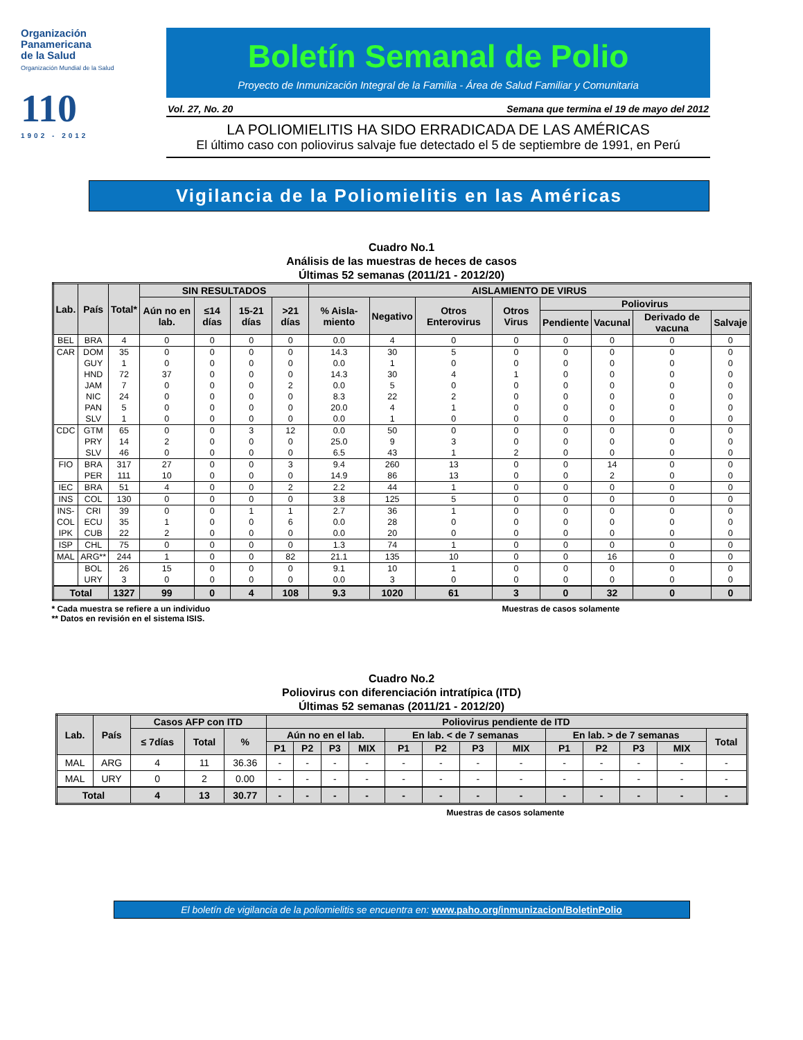Organización
Panamericana
de la Salud
Organización Mundial de la Salud
110
1902 - 2012
Boletín Semanal de Polio
Proyecto de Inmunización Integral de la Familia - Área de Salud Familiar y Comunitaria
Vol. 27, No. 20 Semana que termina el 19 de mayo del 2012
LA POLIOMIELITIS HA SIDO ERRADICADA DE LAS AMÉRICAS
El último caso con poliovirus salvaje fue detectado el 5 de septiembre de 1991, en Perú
Vigilancia de la Poliomielitis en las Américas
Cuadro No.1
Análisis de las muestras de heces de casos
Últimas 52 semanas (2011/21 - 2012/20)
| Lab. | País | Total* | SIN RESULTADOS | | | | AISLAMIENTO DE VIRUS | | | | | | | |
| --- | --- | --- | --- | --- | --- | --- | --- | --- | --- | --- | --- | --- | --- | --- |
| | | | Aún no en lab. | ≤14 días | 15-21 días | >21 días | % Aisla-miento | Negativo | Otros Enterovirus | Otros Virus | Poliovirus | | | |
| | | | | | | | | | | | Pendiente | Vacunal | Derivado de vacuna | Salvaje |
| BEL | BRA | 4 | 0 | 0 | 0 | 0 | 0.0 | 4 | 0 | 0 | 0 | 0 | 0 | 0 |
| CAR | DOM | 35 | 0 | 0 | 0 | 0 | 14.3 | 30 | 5 | 0 | 0 | 0 | 0 | 0 |
| | GUY | 1 | 0 | 0 | 0 | 0 | 0.0 | 1 | 0 | 0 | 0 | 0 | 0 | 0 |
| | HND | 72 | 37 | 0 | 0 | 0 | 14.3 | 30 | 4 | 1 | 0 | 0 | 0 | 0 |
| | JAM | 7 | 0 | 0 | 0 | 2 | 0.0 | 5 | 0 | 0 | 0 | 0 | 0 | 0 |
| | NIC | 24 | 0 | 0 | 0 | 0 | 8.3 | 22 | 2 | 0 | 0 | 0 | 0 | 0 |
| | PAN | 5 | 0 | 0 | 0 | 0 | 20.0 | 4 | 1 | 0 | 0 | 0 | 0 | 0 |
| | SLV | 1 | 0 | 0 | 0 | 0 | 0.0 | 1 | 0 | 0 | 0 | 0 | 0 | 0 |
| CDC | GTM | 65 | 0 | 0 | 3 | 12 | 0.0 | 50 | 0 | 0 | 0 | 0 | 0 | 0 |
| | PRY | 14 | 2 | 0 | 0 | 0 | 25.0 | 9 | 3 | 0 | 0 | 0 | 0 | 0 |
| | SLV | 46 | 0 | 0 | 0 | 0 | 6.5 | 43 | 1 | 2 | 0 | 0 | 0 | 0 |
| FIO | BRA | 317 | 27 | 0 | 0 | 3 | 9.4 | 260 | 13 | 0 | 0 | 14 | 0 | 0 |
| | PER | 111 | 10 | 0 | 0 | 0 | 14.9 | 86 | 13 | 0 | 0 | 2 | 0 | 0 |
| IEC | BRA | 51 | 4 | 0 | 0 | 2 | 2.2 | 44 | 1 | 0 | 0 | 0 | 0 | 0 |
| INS | COL | 130 | 0 | 0 | 0 | 0 | 3.8 | 125 | 5 | 0 | 0 | 0 | 0 | 0 |
| INS- | CRI | 39 | 0 | 0 | 1 | 1 | 2.7 | 36 | 1 | 0 | 0 | 0 | 0 | 0 |
| COL | ECU | 35 | 1 | 0 | 0 | 6 | 0.0 | 28 | 0 | 0 | 0 | 0 | 0 | 0 |
| IPK | CUB | 22 | 2 | 0 | 0 | 0 | 0.0 | 20 | 0 | 0 | 0 | 0 | 0 | 0 |
| ISP | CHL | 75 | 0 | 0 | 0 | 0 | 1.3 | 74 | 1 | 0 | 0 | 0 | 0 | 0 |
| MAL | ARG** | 244 | 1 | 0 | 0 | 82 | 21.1 | 135 | 10 | 0 | 0 | 16 | 0 | 0 |
| | BOL | 26 | 15 | 0 | 0 | 0 | 9.1 | 10 | 1 | 0 | 0 | 0 | 0 | 0 |
| | URY | 3 | 0 | 0 | 0 | 0 | 0.0 | 3 | 0 | 0 | 0 | 0 | 0 | 0 |
| Total | | 1327 | 99 | 0 | 4 | 108 | 9.3 | 1020 | 61 | 3 | 0 | 32 | 0 | 0 |
* Cada muestra se refiere a un individuo
** Datos en revisión en el sistema ISIS.
Muestras de casos solamente
Cuadro No.2
Poliovirus con diferenciación intratípica (ITD)
Últimas 52 semanas (2011/21 - 2012/20)
| Lab. | País | Casos AFP con ITD | | | Poliovirus pendiente de ITD | | | | | | | | | | | | |
| --- | --- | --- | --- | --- | --- | --- | --- | --- | --- | --- | --- | --- | --- | --- | --- | --- | --- |
| | | ≤ 7días | Total | % | Aún no en el lab. | | | | En lab. < de 7 semanas | | | | En lab. > de 7 semanas | | | | Total |
| | | | | | P1 | P2 | P3 | MIX | P1 | P2 | P3 | MIX | P1 | P2 | P3 | MIX | |
| MAL | ARG | 4 | 11 | 36.36 | - | - | - | - | - | - | - | - | - | - | - | - | - |
| MAL | URY | 0 | 2 | 0.00 | - | - | - | - | - | - | - | - | - | - | - | - | - |
| Total | | 4 | 13 | 30.77 | - | - | - | - | - | - | - | - | - | - | - | - | - |
Muestras de casos solamente
El boletín de vigilancia de la poliomielitis se encuentra en: www.paho.org/inmunizacion/BoletinPolio